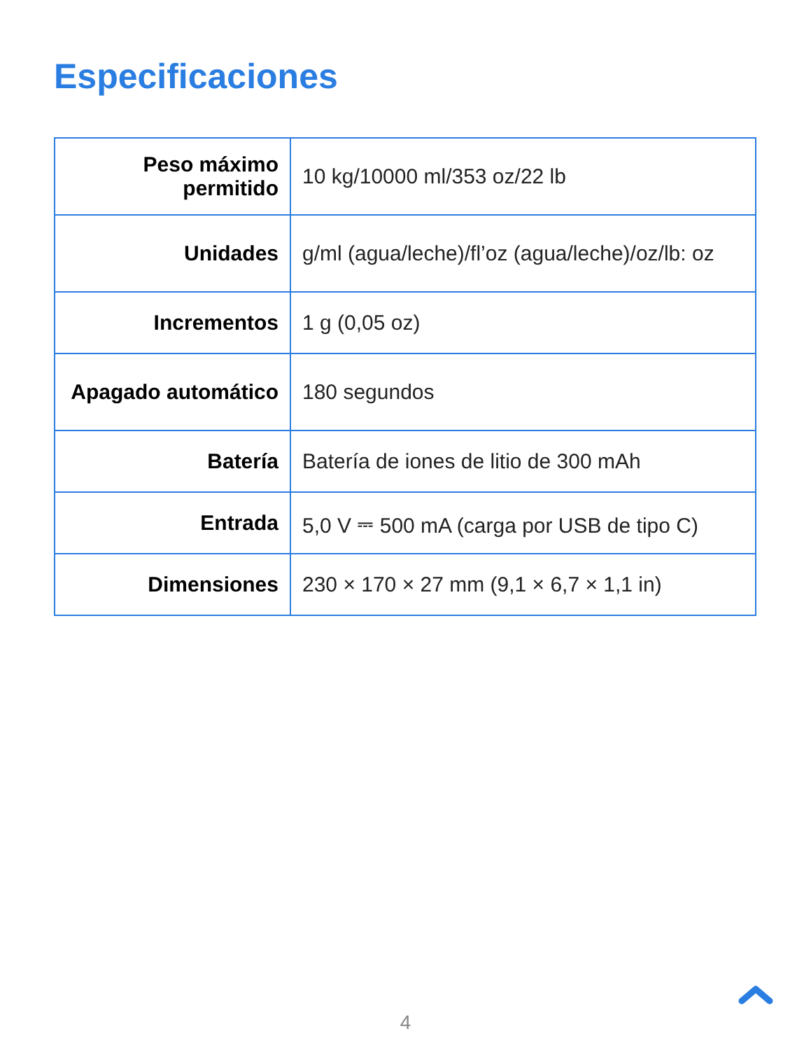Especificaciones
| Peso máximo permitido | 10 kg/10000 ml/353 oz/22 lb |
| Unidades | g/ml (agua/leche)/fl’oz (agua/leche)/oz/lb: oz |
| Incrementos | 1 g (0,05 oz) |
| Apagado automático | 180 segundos |
| Batería | Batería de iones de litio de 300 mAh |
| Entrada | 5,0 V ⎓ 500 mA (carga por USB de tipo C) |
| Dimensiones | 230 × 170 × 27 mm (9,1 × 6,7 × 1,1 in) |
4